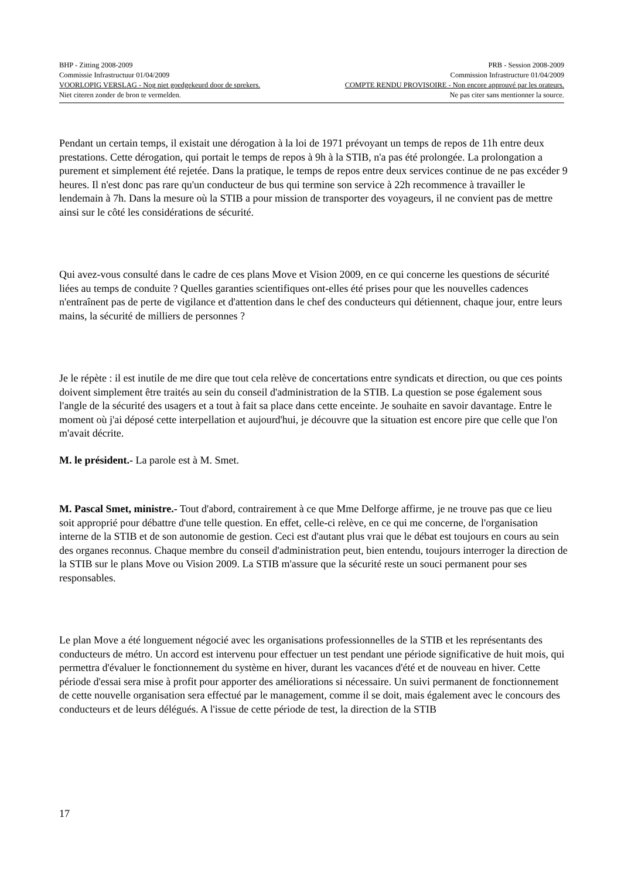BHP - Zitting 2008-2009 PRB - Session 2008-2009
Commissie Infrastructuur 01/04/2009 Commission Infrastructure 01/04/2009
VOORLOPIG VERSLAG - Nog niet goedgekeurd door de sprekers. COMPTE RENDU PROVISOIRE - Non encore approuvé par les orateurs.
Niet citeren zonder de bron te vermelden. Ne pas citer sans mentionner la source.
Pendant un certain temps, il existait une dérogation à la loi de 1971 prévoyant un temps de repos de 11h entre deux prestations. Cette dérogation, qui portait le temps de repos à 9h à la STIB, n'a pas été prolongée. La prolongation a purement et simplement été rejetée. Dans la pratique, le temps de repos entre deux services continue de ne pas excéder 9 heures. Il n'est donc pas rare qu'un conducteur de bus qui termine son service à 22h recommence à travailler le lendemain à 7h. Dans la mesure où la STIB a pour mission de transporter des voyageurs, il ne convient pas de mettre ainsi sur le côté les considérations de sécurité.
Qui avez-vous consulté dans le cadre de ces plans Move et Vision 2009, en ce qui concerne les questions de sécurité liées au temps de conduite ? Quelles garanties scientifiques ont-elles été prises pour que les nouvelles cadences n'entraînent pas de perte de vigilance et d'attention dans le chef des conducteurs qui détiennent, chaque jour, entre leurs mains, la sécurité de milliers de personnes ?
Je le répète : il est inutile de me dire que tout cela relève de concertations entre syndicats et direction, ou que ces points doivent simplement être traités au sein du conseil d'administration de la STIB. La question se pose également sous l'angle de la sécurité des usagers et a tout à fait sa place dans cette enceinte. Je souhaite en savoir davantage. Entre le moment où j'ai déposé cette interpellation et aujourd'hui, je découvre que la situation est encore pire que celle que l'on m'avait décrite.
M. le président.- La parole est à M. Smet.
M. Pascal Smet, ministre.- Tout d'abord, contrairement à ce que Mme Delforge affirme, je ne trouve pas que ce lieu soit approprié pour débattre d'une telle question. En effet, celle-ci relève, en ce qui me concerne, de l'organisation interne de la STIB et de son autonomie de gestion. Ceci est d'autant plus vrai que le débat est toujours en cours au sein des organes reconnus. Chaque membre du conseil d'administration peut, bien entendu, toujours interroger la direction de la STIB sur le plans Move ou Vision 2009. La STIB m'assure que la sécurité reste un souci permanent pour ses responsables.
Le plan Move a été longuement négocié avec les organisations professionnelles de la STIB et les représentants des conducteurs de métro. Un accord est intervenu pour effectuer un test pendant une période significative de huit mois, qui permettra d'évaluer le fonctionnement du système en hiver, durant les vacances d'été et de nouveau en hiver. Cette période d'essai sera mise à profit pour apporter des améliorations si nécessaire. Un suivi permanent de fonctionnement de cette nouvelle organisation sera effectué par le management, comme il se doit, mais également avec le concours des conducteurs et de leurs délégués. A l'issue de cette période de test, la direction de la STIB
17